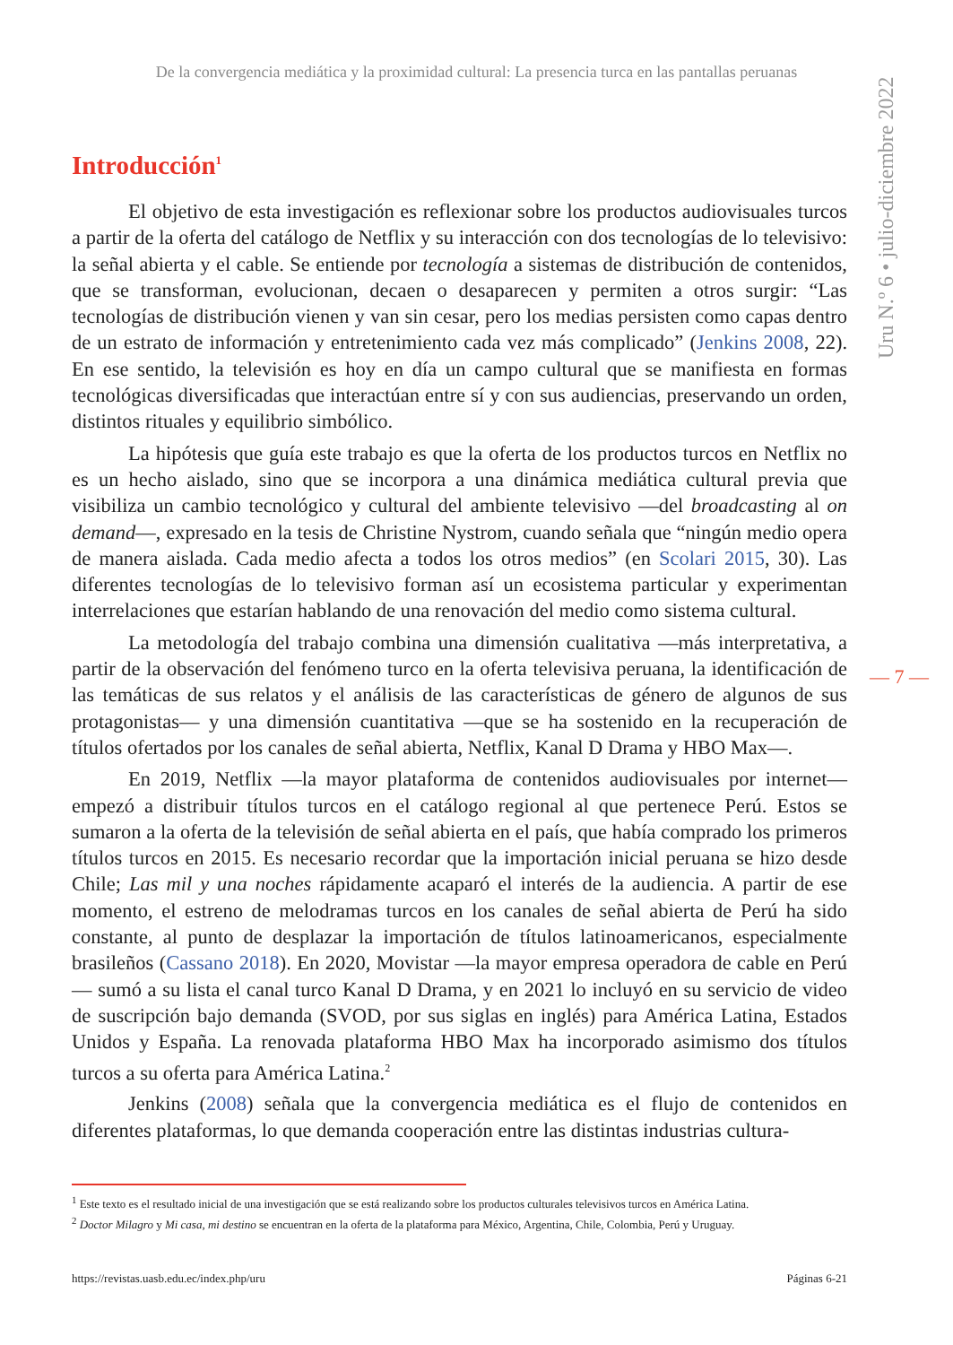De la convergencia mediática y la proximidad cultural: La presencia turca en las pantallas peruanas
Uru N.º 6 • julio-diciembre 2022
Introducción<sup>1</sup>
El objetivo de esta investigación es reflexionar sobre los productos audiovisuales turcos a partir de la oferta del catálogo de Netflix y su interacción con dos tecnologías de lo televisivo: la señal abierta y el cable. Se entiende por tecnología a sistemas de distribución de contenidos, que se transforman, evolucionan, decaen o desaparecen y permiten a otros surgir: “Las tecnologías de distribución vienen y van sin cesar, pero los medias persisten como capas dentro de un estrato de información y entretenimiento cada vez más complicado” (Jenkins 2008, 22). En ese sentido, la televisión es hoy en día un campo cultural que se manifiesta en formas tecnológicas diversificadas que interactúan entre sí y con sus audiencias, preservando un orden, distintos rituales y equilibrio simbólico.
La hipótesis que guía este trabajo es que la oferta de los productos turcos en Netflix no es un hecho aislado, sino que se incorpora a una dinámica mediática cultural previa que visibiliza un cambio tecnológico y cultural del ambiente televisivo —del broadcasting al on demand—, expresado en la tesis de Christine Nystrom, cuando señala que “ningún medio opera de manera aislada. Cada medio afecta a todos los otros medios” (en Scolari 2015, 30). Las diferentes tecnologías de lo televisivo forman así un ecosistema particular y experimentan interrelaciones que estarían hablando de una renovación del medio como sistema cultural.
La metodología del trabajo combina una dimensión cualitativa —más interpretativa, a partir de la observación del fenómeno turco en la oferta televisiva peruana, la identificación de las temáticas de sus relatos y el análisis de las características de género de algunos de sus protagonistas— y una dimensión cuantitativa —que se ha sostenido en la recuperación de títulos ofertados por los canales de señal abierta, Netflix, Kanal D Drama y HBO Max—.
En 2019, Netflix —la mayor plataforma de contenidos audiovisuales por internet— empezó a distribuir títulos turcos en el catálogo regional al que pertenece Perú. Estos se sumaron a la oferta de la televisión de señal abierta en el país, que había comprado los primeros títulos turcos en 2015. Es necesario recordar que la importación inicial peruana se hizo desde Chile; Las mil y una noches rápidamente acaparó el interés de la audiencia. A partir de ese momento, el estreno de melodramas turcos en los canales de señal abierta de Perú ha sido constante, al punto de desplazar la importación de títulos latinoamericanos, especialmente brasileños (Cassano 2018). En 2020, Movistar —la mayor empresa operadora de cable en Perú— sumó a su lista el canal turco Kanal D Drama, y en 2021 lo incluyó en su servicio de video de suscripción bajo demanda (SVOD, por sus siglas en inglés) para América Latina, Estados Unidos y España. La renovada plataforma HBO Max ha incorporado asimismo dos títulos turcos a su oferta para América Latina.<sup>2</sup>
Jenkins (2008) señala que la convergencia mediática es el flujo de contenidos en diferentes plataformas, lo que demanda cooperación entre las distintas industrias cultura-
— 7 —
<sup>1</sup> Este texto es el resultado inicial de una investigación que se está realizando sobre los productos culturales televisivos turcos en América Latina.
<sup>2</sup> Doctor Milagro y Mi casa, mi destino se encuentran en la oferta de la plataforma para México, Argentina, Chile, Colombia, Perú y Uruguay.
https://revistas.uasb.edu.ec/index.php/uru Páginas 6-21